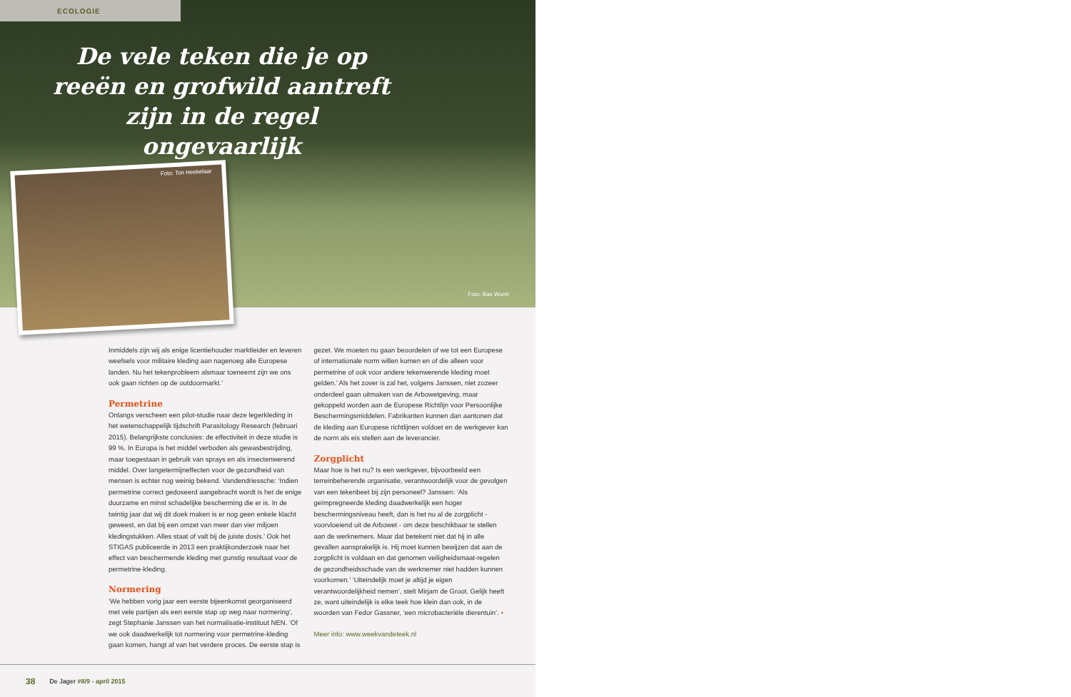ECOLOGIE
De vele teken die je op reeën en grofwild aantreft zijn in de regel ongevaarlijk
Foto: Ton Heekelaar
Foto: Bas Worm
Inmiddels zijn wij als enige licentiehouder marktleider en leveren weefsels voor militaire kleding aan nagenoeg alle Europese landen. Nu het tekenprobleem alsmaar toeneemt zijn we ons ook gaan richten op de outdoormarkt.’
Permetrine
Onlangs verscheen een pilot-studie naar deze legerkleding in het wetenschappelijk tijdschrift Parasitology Research (februari 2015). Belangrijkste conclusies: de effectiviteit in deze studie is 99 %. In Europa is het middel verboden als gewasbestrijding, maar toegestaan in gebruik van sprays en als insectenwerend middel. Over langetermijneffecten voor de gezondheid van mensen is echter nog weinig bekend. Vandendriessche: ‘Indien permetrine correct gedoseerd aangebracht wordt is het de enige duurzame en minst schadelijke bescherming die er is. In de twintig jaar dat wij dit doek maken is er nog geen enkele klacht geweest, en dat bij een omzet van meer dan vier miljoen kledingstukken. Alles staat of valt bij de juiste dosis.’ Ook het STIGAS publiceerde in 2013 een praktijkonderzoek naar het effect van beschermende kleding met gunstig resultaat voor de permetrine-kleding.
Normering
‘We hebben vorig jaar een eerste bijeenkomst georganiseerd met vele partijen als een eerste stap op weg naar normering’, zegt Stephanie Janssen van het normalisatie-instituut NEN. ‘Of we ook daadwerkelijk tot normering voor permetrine-kleding gaan komen, hangt af van het verdere proces. De eerste stap is
gezet. We moeten nu gaan beoordelen of we tot een Europese of internationale norm willen komen en of die alleen voor permetrine of ook voor andere tekenwerende kleding moet gelden.’ Als het zover is zal het, volgens Janssen, niet zozeer onderdeel gaan uitmaken van de Arbowetgeving, maar gekoppeld worden aan de Europese Richtlijn voor Persoonlijke Beschermingsmiddelen. Fabrikanten kunnen dan aantonen dat de kleding aan Europese richtlijnen voldoet en de werkgever kan de norm als eis stellen aan de leverancier.
Zorgplicht
Maar hoe is het nu? Is een werkgever, bijvoorbeeld een terreinbeherende organisatie, verantwoordelijk voor de gevolgen van een tekenbeet bij zijn personeel? Janssen: ‘Als geïmpregneerde kleding daadwerkelijk een hoger beschermingsniveau heeft, dan is het nu al de zorgplicht - voorvloeiend uit de Arbowet - om deze beschikbaar te stellen aan de werknemers. Maar dat betekent niet dat hij in alle gevallen aansprakelijk is. Hij moet kunnen bewijzen dat aan de zorgplicht is voldaan en dat genomen veiligheidsmaat-regelen de gezondheidsschade van de werknemer niet hadden kunnen voorkomen.’ ‘Uiteindelijk moet je altijd je eigen verantwoordelijkheid nemen’, stelt Mirjam de Groot. Gelijk heeft ze, want uiteindelijk is elke teek hoe klein dan ook, in de woorden van Fedor Gassner, ‘een microbacteriële dierentuin’. •
Meer info: www.weekvandeteek.nl
38 De Jager #8/9 - april 2015